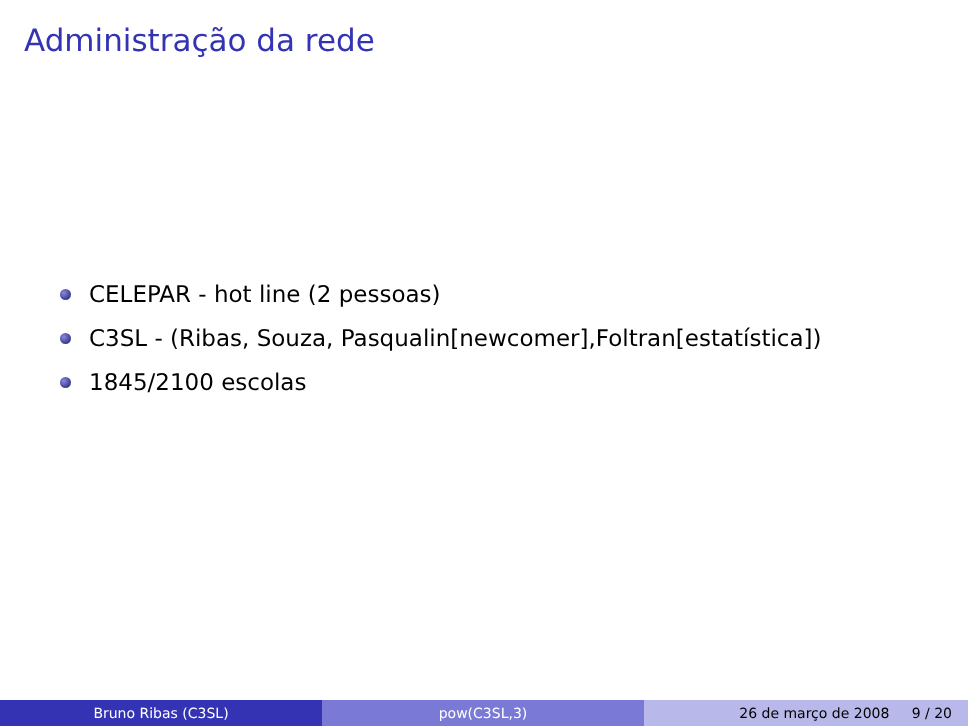Administração da rede
CELEPAR - hot line (2 pessoas)
C3SL - (Ribas, Souza, Pasqualin[newcomer],Foltran[estatística])
1845/2100 escolas
Bruno Ribas (C3SL) pow(C3SL,3) 26 de março de 2008 9 / 20